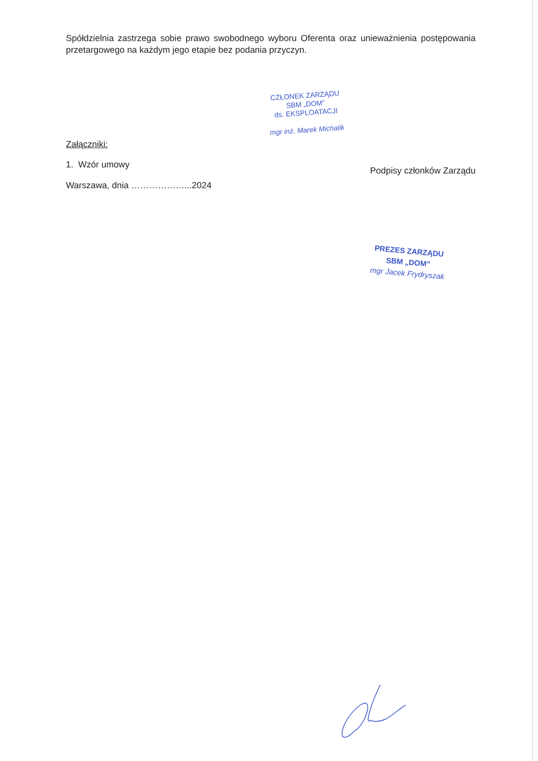Spółdzielnia zastrzega sobie prawo swobodnego wyboru Oferenta oraz unieważnienia postępowania przetargowego na każdym jego etapie bez podania przyczyn.
Załączniki:
1. Wzór umowy
Warszawa, dnia ………………...2024
CZŁONEK ZARZĄDU
SBM „DOM”
ds. EKSPLOATACJI
mgr inż. Marek Michalik
Podpisy członków Zarządu
PREZES ZARZĄDU
SBM „DOM”
mgr Jacek Frydryszak